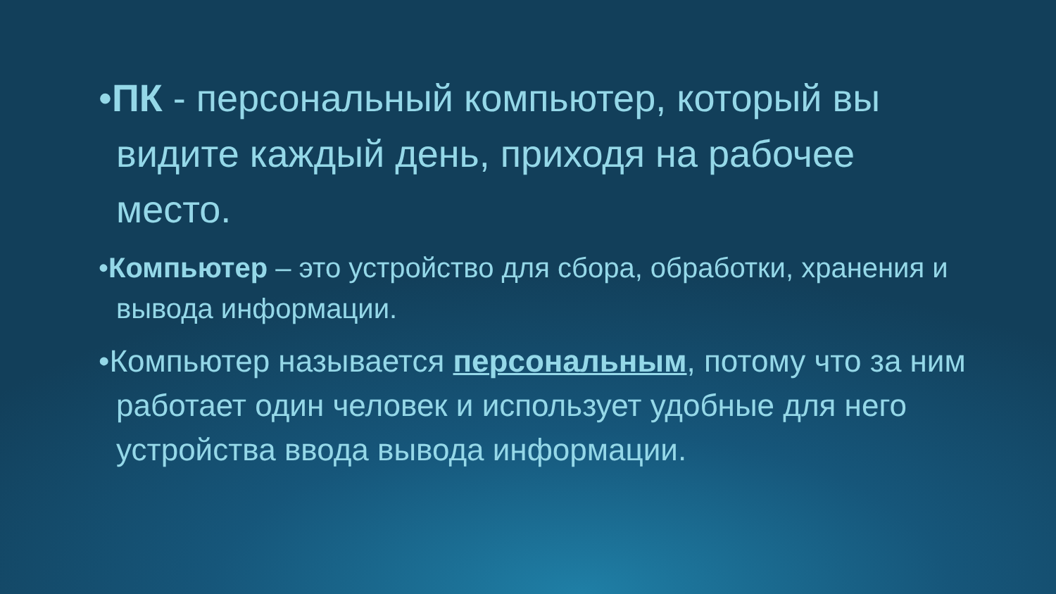•ПК - персональный компьютер, который вы видите каждый день, приходя на рабочее место.
•Компьютер – это устройство для сбора, обработки, хранения и вывода информации.
•Компьютер называется персональным, потому что за ним работает один человек и использует удобные для него устройства ввода вывода информации.